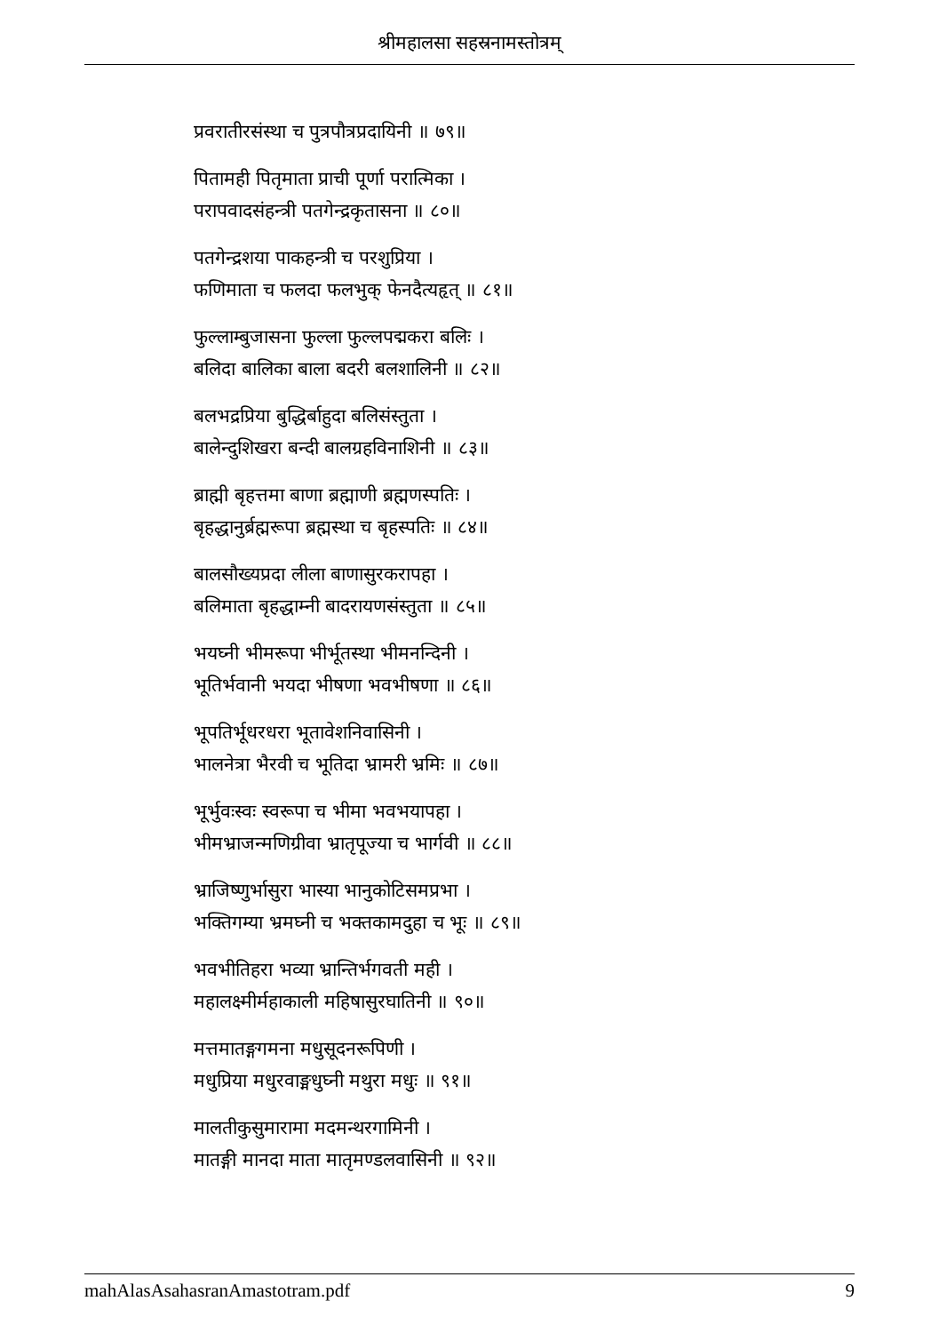श्रीमहालसा सहस्रनामस्तोत्रम्
प्रवरातीरसंस्था च पुत्रपौत्रप्रदायिनी ॥ ७९॥
पितामही पितृमाता प्राची पूर्णा परात्मिका ।
परापवादसंहन्त्री पतगेन्द्रकृतासना ॥ ८०॥
पतगेन्द्रशया पाकहन्त्री च परशुप्रिया ।
फणिमाता च फलदा फलभुक् फेनदैत्यहृत् ॥ ८१॥
फुल्लाम्बुजासना फुल्ला फुल्लपद्मकरा बलिः ।
बलिदा बालिका बाला बदरी बलशालिनी ॥ ८२॥
बलभद्रप्रिया बुद्धिर्बाहुदा बलिसंस्तुता ।
बालेन्दुशिखरा बन्दी बालग्रहविनाशिनी ॥ ८३॥
ब्राह्मी बृहत्तमा बाणा ब्रह्माणी ब्रह्मणस्पतिः ।
बृहद्धानुर्ब्रह्मरूपा ब्रह्मस्था च बृहस्पतिः ॥ ८४॥
बालसौख्यप्रदा लीला बाणासुरकरापहा ।
बलिमाता बृहद्धाम्नी बादरायणसंस्तुता ॥ ८५॥
भयघ्नी भीमरूपा भीर्भूतस्था भीमनन्दिनी ।
भूतिर्भवानी भयदा भीषणा भवभीषणा ॥ ८६॥
भूपतिर्भूधरधरा भूतावेशनिवासिनी ।
भालनेत्रा भैरवी च भूतिदा भ्रामरी भ्रमिः ॥ ८७॥
भूर्भुवःस्वः स्वरूपा च भीमा भवभयापहा ।
भीमभ्राजन्मणिग्रीवा भ्रातृपूज्या च भार्गवी ॥ ८८॥
भ्राजिष्णुर्भासुरा भास्या भानुकोटिसमप्रभा ।
भक्तिगम्या भ्रमघ्नी च भक्तकामदुहा च भूः ॥ ८९॥
भवभीतिहरा भव्या भ्रान्तिर्भगवती मही ।
महालक्ष्मीर्महाकाली महिषासुरघातिनी ॥ ९०॥
मत्तमातङ्गगमना मधुसूदनरूपिणी ।
मधुप्रिया मधुरवाङ्मधुघ्नी मथुरा मधुः ॥ ९१॥
मालतीकुसुमारामा मदमन्थरगामिनी ।
मातङ्गी मानदा माता मातृमण्डलवासिनी ॥ ९२॥
mahAlasAsahasranAmastotram.pdf 9